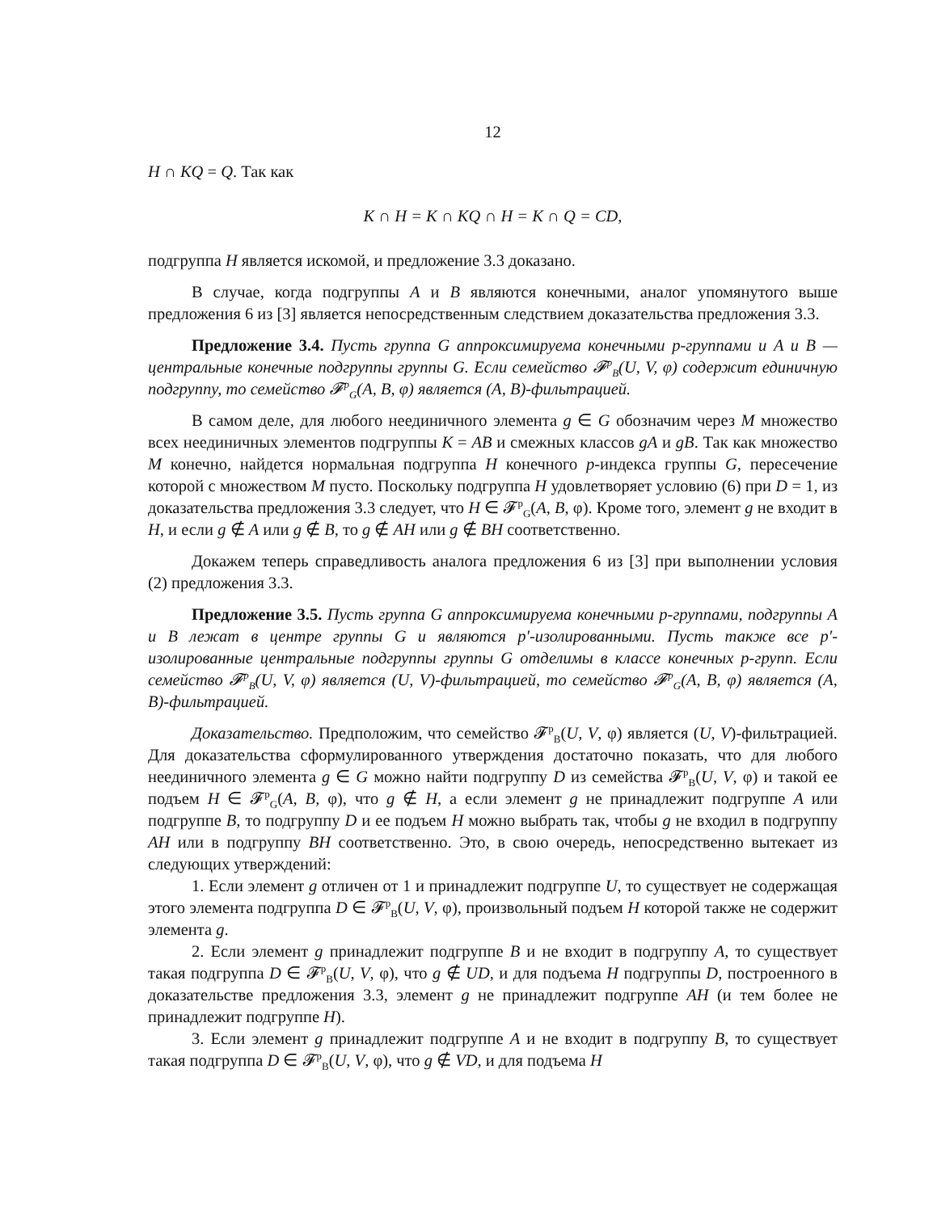12
H ∩ KQ = Q. Так как
K ∩ H = K ∩ KQ ∩ H = K ∩ Q = CD,
подгруппа H является искомой, и предложение 3.3 доказано.
В случае, когда подгруппы A и B являются конечными, аналог упомянутого выше предложения 6 из [3] является непосредственным следствием доказательства предложения 3.3.
Предложение 3.4. Пусть группа G аппроксимируема конечными p-группами и A и B — центральные конечные подгруппы группы G. Если семейство 𝓕<sup>p</sup><sub>B</sub>(U, V, φ) содержит единичную подгруппу, то семейство 𝓕<sup>p</sup><sub>G</sub>(A, B, φ) является (A, B)-фильтрацией.
В самом деле, для любого неединичного элемента g ∈ G обозначим через M множество всех неединичных элементов подгруппы K = AB и смежных классов gA и gB. Так как множество M конечно, найдется нормальная подгруппа H конечного p-индекса группы G, пересечение которой с множеством M пусто. Поскольку подгруппа H удовлетворяет условию (6) при D = 1, из доказательства предложения 3.3 следует, что H ∈ 𝓕<sup>p</sup><sub>G</sub>(A, B, φ). Кроме того, элемент g не входит в H, и если g ∉ A или g ∉ B, то g ∉ AH или g ∉ BH соответственно.
Докажем теперь справедливость аналога предложения 6 из [3] при выполнении условия (2) предложения 3.3.
Предложение 3.5. Пусть группа G аппроксимируема конечными p-группами, подгруппы A и B лежат в центре группы G и являются p′-изолированными. Пусть также все p′-изолированные центральные подгруппы группы G отделимы в классе конечных p-групп. Если семейство 𝓕<sup>p</sup><sub>B</sub>(U, V, φ) является (U, V)-фильтрацией, то семейство 𝓕<sup>p</sup><sub>G</sub>(A, B, φ) является (A, B)-фильтрацией.
Доказательство. Предположим, что семейство 𝓕<sup>p</sup><sub>B</sub>(U, V, φ) является (U, V)-фильтрацией. Для доказательства сформулированного утверждения достаточно показать, что для любого неединичного элемента g ∈ G можно найти подгруппу D из семейства 𝓕<sup>p</sup><sub>B</sub>(U, V, φ) и такой ее подъем H ∈ 𝓕<sup>p</sup><sub>G</sub>(A, B, φ), что g ∉ H, а если элемент g не принадлежит подгруппе A или подгруппе B, то подгруппу D и ее подъем H можно выбрать так, чтобы g не входил в подгруппу AH или в подгруппу BH соответственно. Это, в свою очередь, непосредственно вытекает из следующих утверждений:
1. Если элемент g отличен от 1 и принадлежит подгруппе U, то существует не содержащая этого элемента подгруппа D ∈ 𝓕<sup>p</sup><sub>B</sub>(U, V, φ), произвольный подъем H которой также не содержит элемента g.
2. Если элемент g принадлежит подгруппе B и не входит в подгруппу A, то существует такая подгруппа D ∈ 𝓕<sup>p</sup><sub>B</sub>(U, V, φ), что g ∉ UD, и для подъема H подгруппы D, построенного в доказательстве предложения 3.3, элемент g не принадлежит подгруппе AH (и тем более не принадлежит подгруппе H).
3. Если элемент g принадлежит подгруппе A и не входит в подгруппу B, то существует такая подгруппа D ∈ 𝓕<sup>p</sup><sub>B</sub>(U, V, φ), что g ∉ VD, и для подъема H